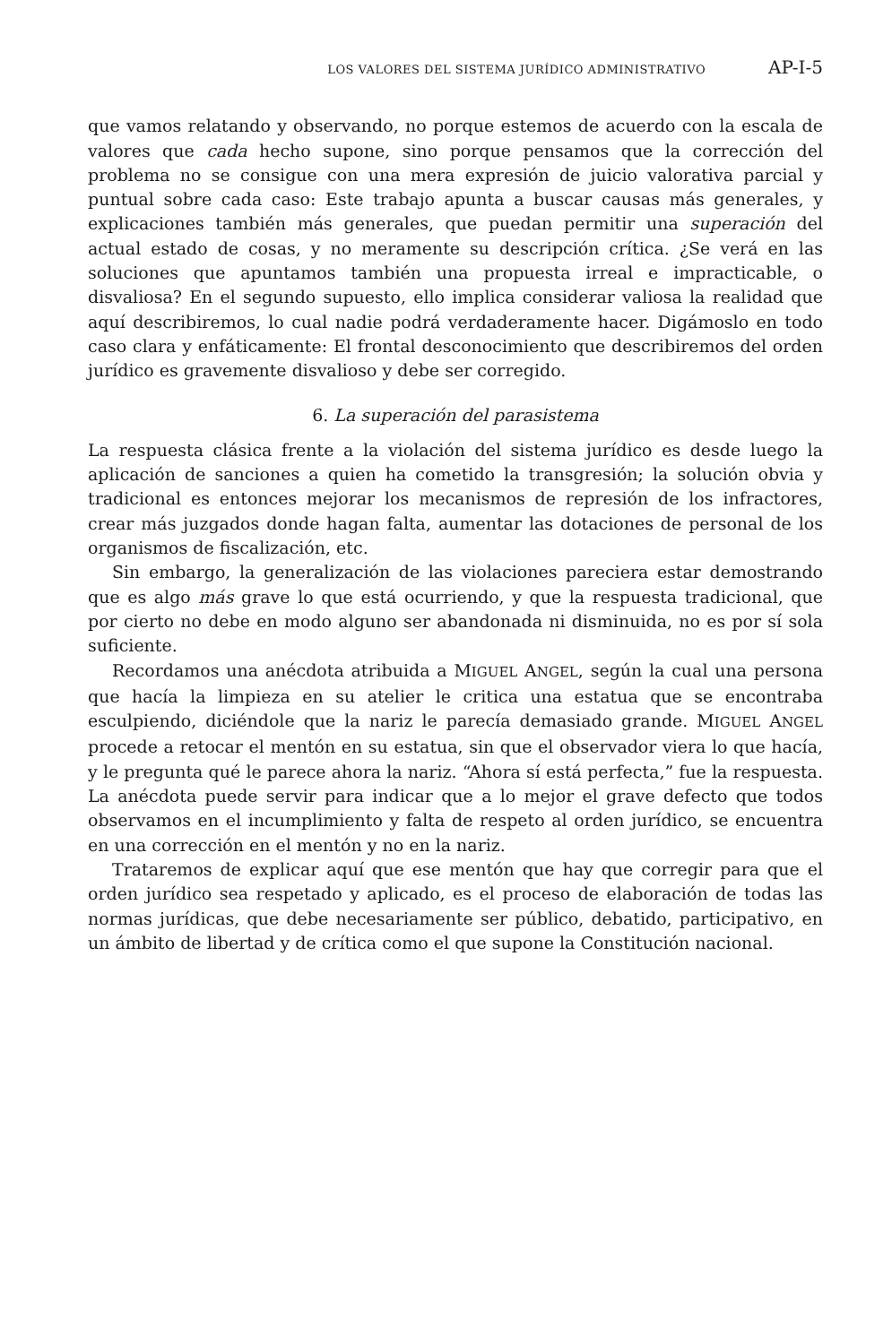LOS VALORES DEL SISTEMA JURÍDICO ADMINISTRATIVO AP-I-5
que vamos relatando y observando, no porque estemos de acuerdo con la escala de valores que cada hecho supone, sino porque pensamos que la corrección del problema no se consigue con una mera expresión de juicio valorativa parcial y puntual sobre cada caso: Este trabajo apunta a buscar causas más generales, y explicaciones también más generales, que puedan permitir una superación del actual estado de cosas, y no meramente su descripción crítica. ¿Se verá en las soluciones que apuntamos también una propuesta irreal e impracticable, o disvaliosa? En el segundo supuesto, ello implica considerar valiosa la realidad que aquí describiremos, lo cual nadie podrá verdaderamente hacer. Digámoslo en todo caso clara y enfáticamente: El frontal desconocimiento que describiremos del orden jurídico es gravemente disvalioso y debe ser corregido.
6. La superación del parasistema
La respuesta clásica frente a la violación del sistema jurídico es desde luego la aplicación de sanciones a quien ha cometido la transgresión; la solución obvia y tradicional es entonces mejorar los mecanismos de represión de los infractores, crear más juzgados donde hagan falta, aumentar las dotaciones de personal de los organismos de fiscalización, etc.
Sin embargo, la generalización de las violaciones pareciera estar demostrando que es algo más grave lo que está ocurriendo, y que la respuesta tradicional, que por cierto no debe en modo alguno ser abandonada ni disminuida, no es por sí sola suficiente.
Recordamos una anécdota atribuida a MIGUEL ANGEL, según la cual una persona que hacía la limpieza en su atelier le critica una estatua que se encontraba esculpiendo, diciéndole que la nariz le parecía demasiado grande. MIGUEL ANGEL procede a retocar el mentón en su estatua, sin que el observador viera lo que hacía, y le pregunta qué le parece ahora la nariz. “Ahora sí está perfecta,” fue la respuesta. La anécdota puede servir para indicar que a lo mejor el grave defecto que todos observamos en el incumplimiento y falta de respeto al orden jurídico, se encuentra en una corrección en el mentón y no en la nariz.
Trataremos de explicar aquí que ese mentón que hay que corregir para que el orden jurídico sea respetado y aplicado, es el proceso de elaboración de todas las normas jurídicas, que debe necesariamente ser público, debatido, participativo, en un ámbito de libertad y de crítica como el que supone la Constitución nacional.